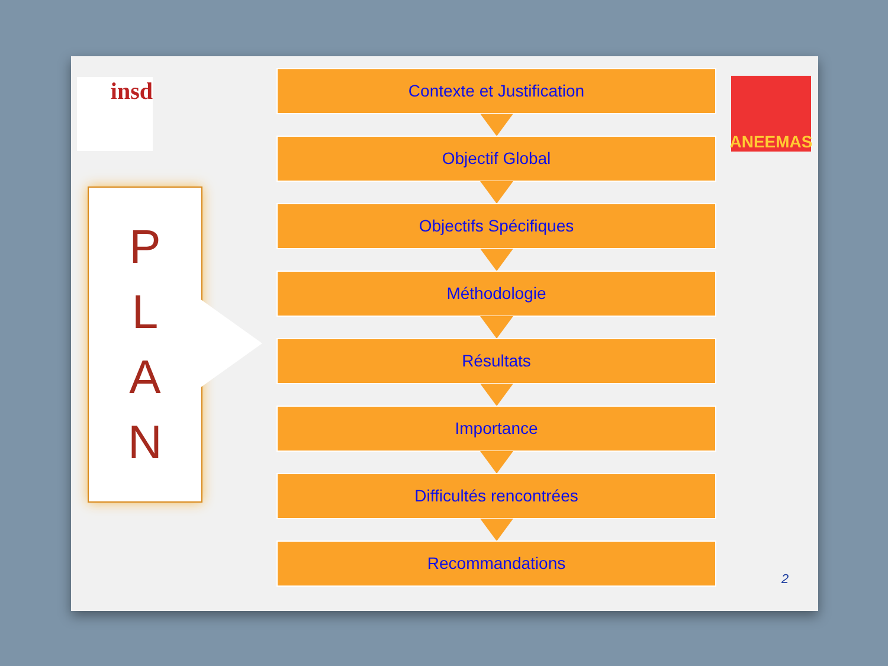insd ANEEMAS
P
L
A
N
Contexte et Justification
Objectif Global
Objectifs Spécifiques
Méthodologie
Résultats
Importance
Difficultés rencontrées
Recommandations
2